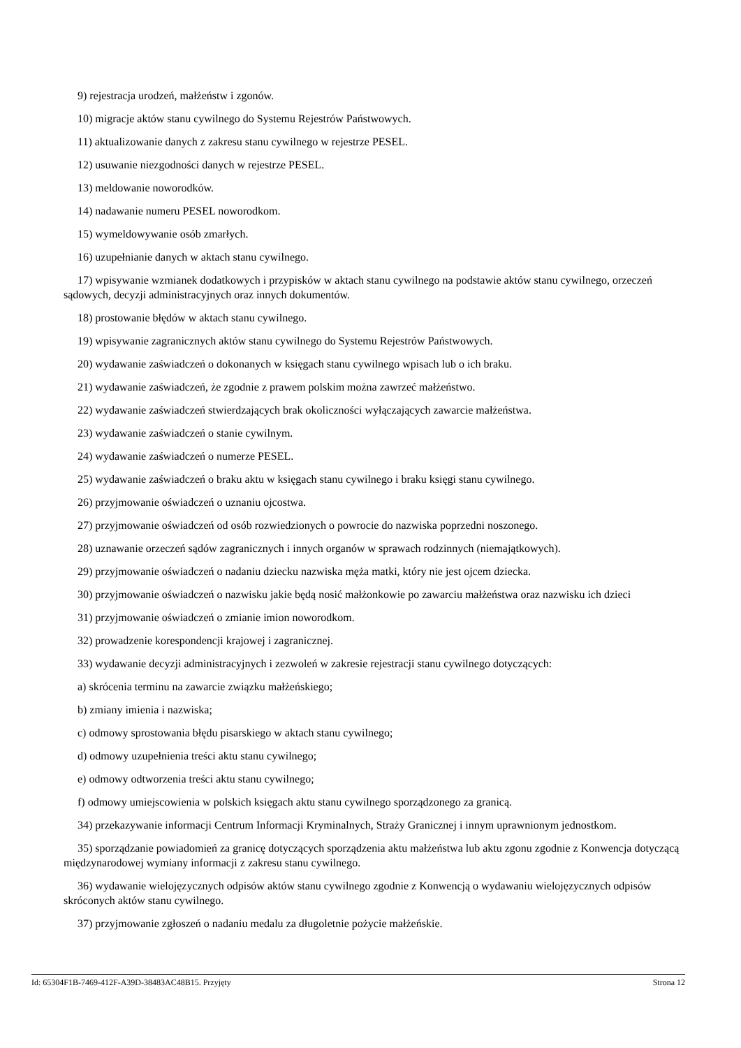9) rejestracja urodzeń, małżeństw i zgonów.
10) migracje aktów stanu cywilnego do Systemu Rejestrów Państwowych.
11) aktualizowanie danych z zakresu stanu cywilnego w rejestrze PESEL.
12) usuwanie niezgodności danych w rejestrze PESEL.
13) meldowanie noworodków.
14) nadawanie numeru PESEL noworodkom.
15) wymeldowywanie osób zmarłych.
16) uzupełnianie danych w aktach stanu cywilnego.
17) wpisywanie wzmianek dodatkowych i przypisków w aktach stanu cywilnego na podstawie aktów stanu cywilnego, orzeczeń sądowych, decyzji administracyjnych oraz innych dokumentów.
18) prostowanie błędów w aktach stanu cywilnego.
19) wpisywanie zagranicznych aktów stanu cywilnego do Systemu Rejestrów Państwowych.
20) wydawanie zaświadczeń o dokonanych w księgach stanu cywilnego wpisach lub o ich braku.
21) wydawanie zaświadczeń, że zgodnie z prawem polskim można zawrzeć małżeństwo.
22) wydawanie zaświadczeń stwierdzających brak okoliczności wyłączających zawarcie małżeństwa.
23) wydawanie zaświadczeń o stanie cywilnym.
24) wydawanie zaświadczeń o numerze PESEL.
25) wydawanie zaświadczeń o braku aktu w księgach stanu cywilnego i braku księgi stanu cywilnego.
26) przyjmowanie oświadczeń o uznaniu ojcostwa.
27) przyjmowanie oświadczeń od osób rozwiedzionych o powrocie do nazwiska poprzedni noszonego.
28) uznawanie orzeczeń sądów zagranicznych i innych organów w sprawach rodzinnych (niemajątkowych).
29) przyjmowanie oświadczeń o nadaniu dziecku nazwiska męża matki, który nie jest ojcem dziecka.
30) przyjmowanie oświadczeń o nazwisku jakie będą nosić małżonkowie po zawarciu małżeństwa oraz nazwisku ich dzieci
31) przyjmowanie oświadczeń o zmianie imion noworodkom.
32) prowadzenie korespondencji krajowej i zagranicznej.
33) wydawanie decyzji administracyjnych i zezwoleń w zakresie rejestracji stanu cywilnego dotyczących:
a) skrócenia terminu na zawarcie związku małżeńskiego;
b) zmiany imienia i nazwiska;
c) odmowy sprostowania błędu pisarskiego w aktach stanu cywilnego;
d) odmowy uzupełnienia treści aktu stanu cywilnego;
e) odmowy odtworzenia treści aktu stanu cywilnego;
f) odmowy umiejscowienia w polskich księgach aktu stanu cywilnego sporządzonego za granicą.
34) przekazywanie informacji Centrum Informacji Kryminalnych, Straży Granicznej i innym uprawnionym jednostkom.
35) sporządzanie powiadomień za granicę dotyczących sporządzenia aktu małżeństwa lub aktu zgonu zgodnie z Konwencja dotyczącą międzynarodowej wymiany informacji z zakresu stanu cywilnego.
36) wydawanie wielojęzycznych odpisów aktów stanu cywilnego zgodnie z Konwencją o wydawaniu wielojęzycznych odpisów skróconych aktów stanu cywilnego.
37) przyjmowanie zgłoszeń o nadaniu medalu za długoletnie pożycie małżeńskie.
Id: 65304F1B-7469-412F-A39D-38483AC48B15. Przyjęty Strona 12